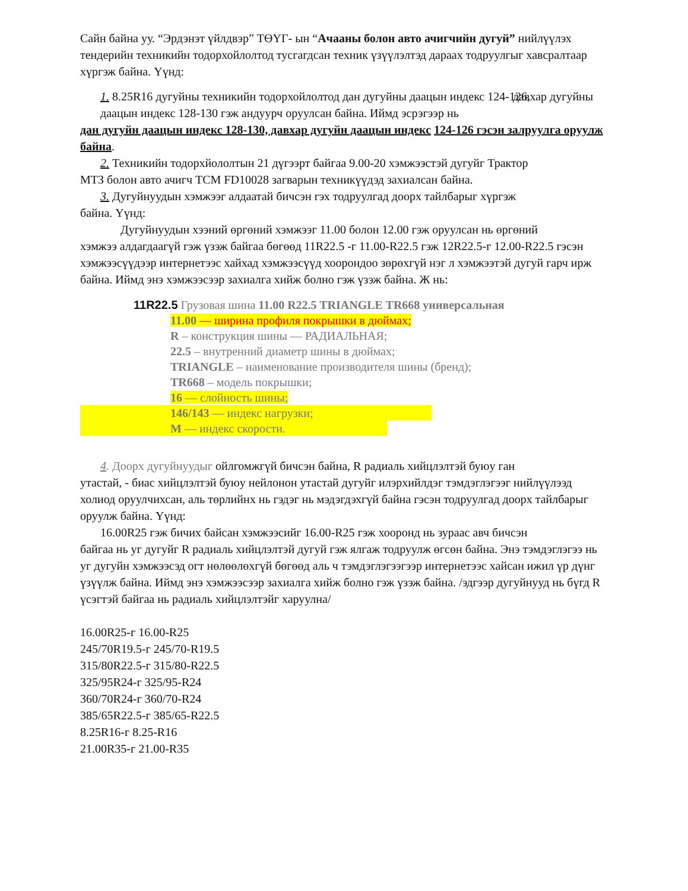Сайн байна уу. “Эрдэнэт үйлдвэр” ТӨҮГ- ын “Ачааны болон авто ачигчийн дугуй” нийлүүлэх тендерийн техникийн тодорхойлолтод тусгагдсан техник үзүүлэлтэд дараах тодруулгыг хавсралтаар хүргэж байна. Үүнд:
1. 8.25R16 дугуйны техникийн тодорхойлолтод дан дугуйны даацын индекс 124-126, давхар дугуйны даацын индекс 128-130 гэж андуурч оруулсан байна. Иймд эсрэгээр нь
дан дугуйн даацын индекс 128-130, давхар дугуйн даацын индекс 124-126 гэсэн залруулга оруулж байна.
2. Техникийн тодорхйололтын 21 дүгээрт байгаа 9.00-20 хэмжээстэй дугуйг Трактор
МТЗ болон авто ачигч TCM FD10028 загварын техникүүдэд захиалсан байна.
3. Дугуйнуудын хэмжээг алдаатай бичсэн гэх тодруулгад доорх тайлбарыг хүргэж
байна. Үүнд:
Дугуйнуудын хээний өргөний хэмжээг 11.00 болон 12.00 гэж оруулсан нь өргөний
хэмжээ алдагдаагүй гэж үзэж байгаа бөгөөд 11R22.5 -г 11.00-R22.5 гэж 12R22.5-г 12.00-R22.5 гэсэн хэмжээсүүдээр интернетээс хайхад хэмжээсүүд хоорондоо зөрөхгүй нэг л хэмжээтэй дугуй гарч ирж байна. Иймд энэ хэмжээсээр захиалга хийж болно гэж үзэж байна. Ж нь:
11R22.5 Грузовая шина 11.00 R22.5 TRIANGLE TR668 универсальная
11.00 — ширина профиля покрышки в дюймах;
R – конструкция шины — РАДИАЛЬНАЯ;
22.5 – внутренний диаметр шины в дюймах;
TRIANGLE – наименование производителя шины (бренд);
TR668 – модель покрышки;
16 — слойность шины;
146/143 — индекс нагрузки;
M — индекс скорости.
4. Доорх дугуйнуудыг ойлгомжгүй бичсэн байна, R радиаль хийцлэлтэй буюу ган
утастай, - биас хийцлэлтэй буюу нейлонон утастай дугуйг илэрхийлдэг тэмдэглэгээг нийлүүлээд холиод оруулчихсан, аль төрлийнх нь гэдэг нь мэдэгдэхгүй байна гэсэн тодруулгад доорх тайлбарыг оруулж байна. Үүнд:
16.00R25 гэж бичих байсан хэмжээсийг 16.00-R25 гэж хооронд нь зураас авч бичсэн
байгаа нь уг дугуйг R радиаль хийцлэлтэй дугуй гэж ялгаж тодруулж өгсөн байна. Энэ тэмдэглэгээ нь уг дугуйн хэмжээсэд огт нөлөөлөхгүй бөгөөд аль ч тэмдэглэгээгээр интернетээс хайсан ижил үр дүнг үзүүлж байна. Иймд энэ хэмжээсээр захиалга хийж болно гэж үзэж байна. /эдгээр дугуйнууд нь бүгд R үсэгтэй байгаа нь радиаль хийцлэлтэйг харуулна/
16.00R25-г 16.00-R25
245/70R19.5-г 245/70-R19.5
315/80R22.5-г 315/80-R22.5
325/95R24-г 325/95-R24
360/70R24-г 360/70-R24
385/65R22.5-г 385/65-R22.5
8.25R16-г 8.25-R16
21.00R35-г 21.00-R35